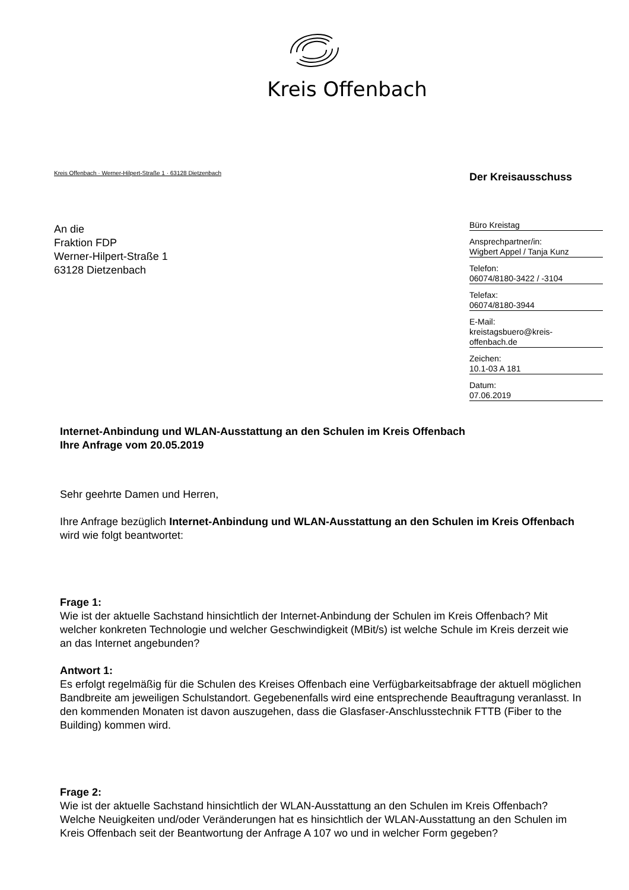Kreis Offenbach
Kreis Offenbach · Werner-Hilpert-Straße 1 · 63128 Dietzenbach
An die
Fraktion FDP
Werner-Hilpert-Straße 1
63128 Dietzenbach
Der Kreisausschuss
Büro Kreistag
Ansprechpartner/in:
Wigbert Appel / Tanja Kunz
Telefon:
06074/8180-3422 / -3104
Telefax:
06074/8180-3944
E-Mail:
kreistagsbuero@kreis-
offenbach.de
Zeichen:
10.1-03 A 181
Datum:
07.06.2019
Internet-Anbindung und WLAN-Ausstattung an den Schulen im Kreis Offenbach
Ihre Anfrage vom 20.05.2019
Sehr geehrte Damen und Herren,
Ihre Anfrage bezüglich Internet-Anbindung und WLAN-Ausstattung an den Schulen im Kreis Offenbach wird wie folgt beantwortet:
Frage 1:
Wie ist der aktuelle Sachstand hinsichtlich der Internet-Anbindung der Schulen im Kreis Offenbach? Mit welcher konkreten Technologie und welcher Geschwindigkeit (MBit/s) ist welche Schule im Kreis derzeit wie an das Internet angebunden?
Antwort 1:
Es erfolgt regelmäßig für die Schulen des Kreises Offenbach eine Verfügbarkeitsabfrage der aktuell möglichen Bandbreite am jeweiligen Schulstandort. Gegebenenfalls wird eine entsprechende Beauftragung veranlasst. In den kommenden Monaten ist davon auszugehen, dass die Glasfaser-Anschlusstechnik FTTB (Fiber to the Building) kommen wird.
Frage 2:
Wie ist der aktuelle Sachstand hinsichtlich der WLAN-Ausstattung an den Schulen im Kreis Offenbach? Welche Neuigkeiten und/oder Veränderungen hat es hinsichtlich der WLAN-Ausstattung an den Schulen im Kreis Offenbach seit der Beantwortung der Anfrage A 107 wo und in welcher Form gegeben?